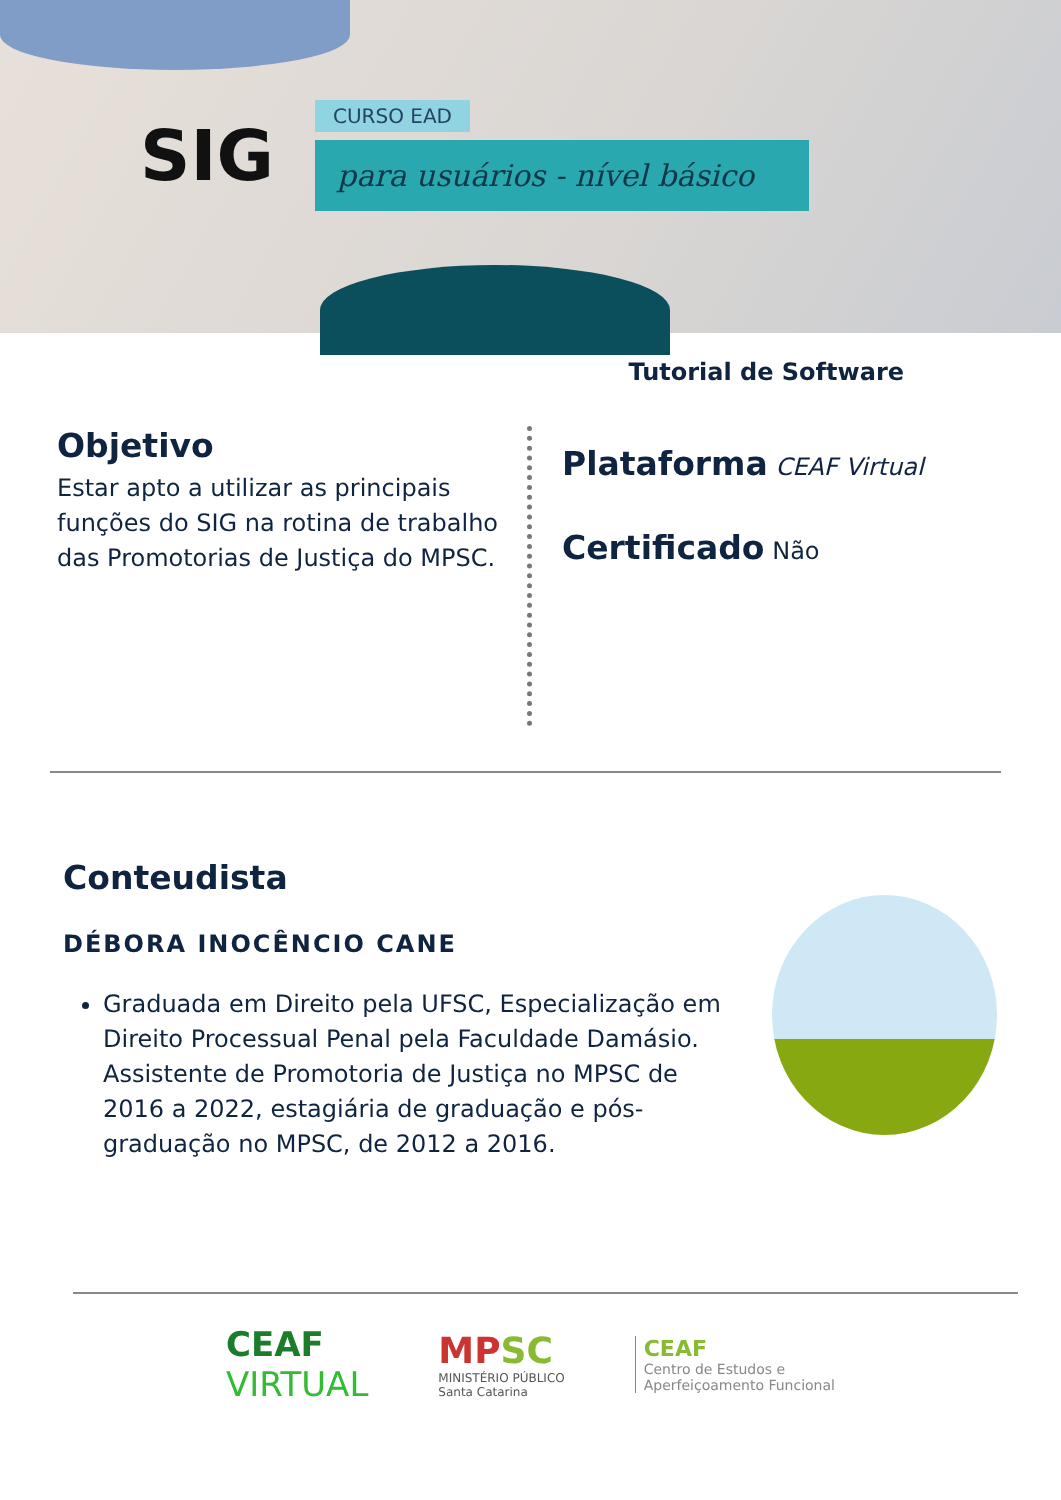SIG
CURSO EAD
para usuários - nível básico
Tutorial de Software
Objetivo
Estar apto a utilizar as principais funções do SIG na rotina de trabalho das Promotorias de Justiça do MPSC.
Plataforma CEAF Virtual
Certificado Não
Conteudista
DÉBORA INOCÊNCIO CANE
Graduada em Direito pela UFSC, Especialização em Direito Processual Penal pela Faculdade Damásio. Assistente de Promotoria de Justiça no MPSC de 2016 a 2022, estagiária de graduação e pós-graduação no MPSC, de 2012 a 2016.
CEAF
VIRTUAL
MP SC
MINISTÉRIO PÚBLICO
Santa Catarina
CEAF
Centro de Estudos e
Aperfeiçoamento Funcional